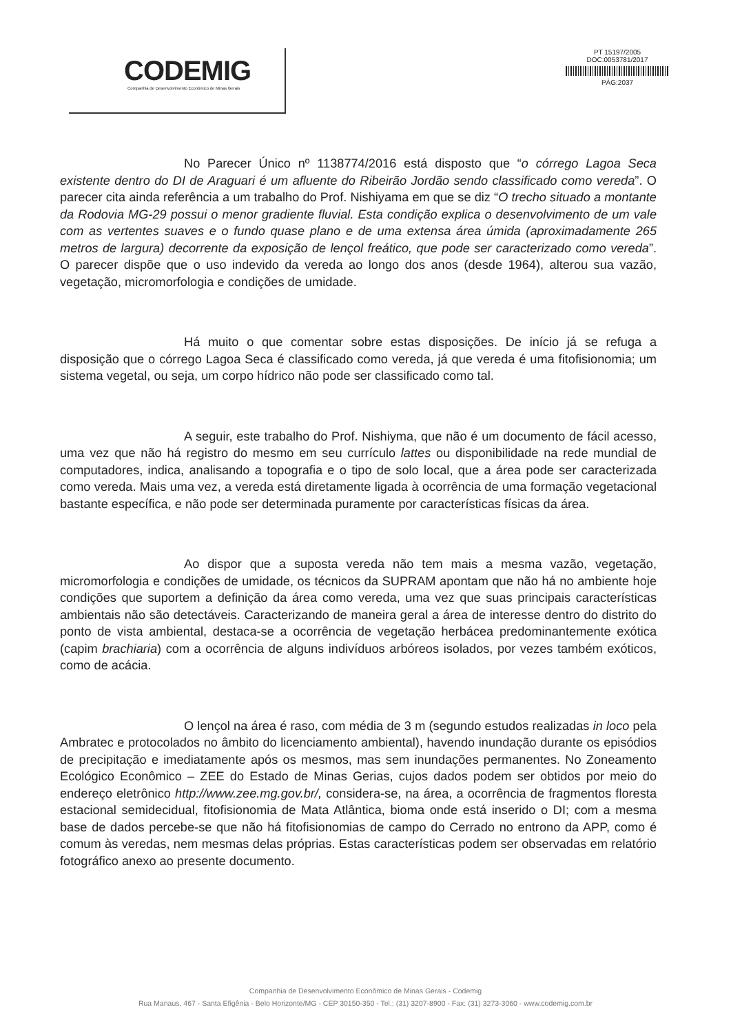CODEMIG
Companhia de Desenvolvimento Econômico de Minas Gerais
PT 15197/2005
DOC:0053781/2017
PÁG:2037
No Parecer Único nº 1138774/2016 está disposto que “o córrego Lagoa Seca existente dentro do DI de Araguari é um afluente do Ribeirão Jordão sendo classificado como vereda”. O parecer cita ainda referência a um trabalho do Prof. Nishiyama em que se diz “O trecho situado a montante da Rodovia MG-29 possui o menor gradiente fluvial. Esta condição explica o desenvolvimento de um vale com as vertentes suaves e o fundo quase plano e de uma extensa área úmida (aproximadamente 265 metros de largura) decorrente da exposição de lençol freático, que pode ser caracterizado como vereda”. O parecer dispõe que o uso indevido da vereda ao longo dos anos (desde 1964), alterou sua vazão, vegetação, micromorfologia e condições de umidade.
Há muito o que comentar sobre estas disposições. De início já se refuga a disposição que o córrego Lagoa Seca é classificado como vereda, já que vereda é uma fitofisionomia; um sistema vegetal, ou seja, um corpo hídrico não pode ser classificado como tal.
A seguir, este trabalho do Prof. Nishiyma, que não é um documento de fácil acesso, uma vez que não há registro do mesmo em seu currículo lattes ou disponibilidade na rede mundial de computadores, indica, analisando a topografia e o tipo de solo local, que a área pode ser caracterizada como vereda. Mais uma vez, a vereda está diretamente ligada à ocorrência de uma formação vegetacional bastante específica, e não pode ser determinada puramente por características físicas da área.
Ao dispor que a suposta vereda não tem mais a mesma vazão, vegetação, micromorfologia e condições de umidade, os técnicos da SUPRAM apontam que não há no ambiente hoje condições que suportem a definição da área como vereda, uma vez que suas principais características ambientais não são detectáveis. Caracterizando de maneira geral a área de interesse dentro do distrito do ponto de vista ambiental, destaca-se a ocorrência de vegetação herbácea predominantemente exótica (capim brachiaria) com a ocorrência de alguns indivíduos arbóreos isolados, por vezes também exóticos, como de acácia.
O lençol na área é raso, com média de 3 m (segundo estudos realizadas in loco pela Ambratec e protocolados no âmbito do licenciamento ambiental), havendo inundação durante os episódios de precipitação e imediatamente após os mesmos, mas sem inundações permanentes. No Zoneamento Ecológico Econômico – ZEE do Estado de Minas Gerias, cujos dados podem ser obtidos por meio do endereço eletrônico http://www.zee.mg.gov.br/, considera-se, na área, a ocorrência de fragmentos floresta estacional semidecidual, fitofisionomia de Mata Atlântica, bioma onde está inserido o DI; com a mesma base de dados percebe-se que não há fitofisionomias de campo do Cerrado no entrono da APP, como é comum às veredas, nem mesmas delas próprias. Estas características podem ser observadas em relatório fotográfico anexo ao presente documento.
Companhia de Desenvolvimento Econômico de Minas Gerais - Codemig
Rua Manaus, 467 - Santa Efigênia - Belo Horizonte/MG - CEP 30150-350 - Tel.: (31) 3207-8900 - Fax: (31) 3273-3060 - www.codemig.com.br